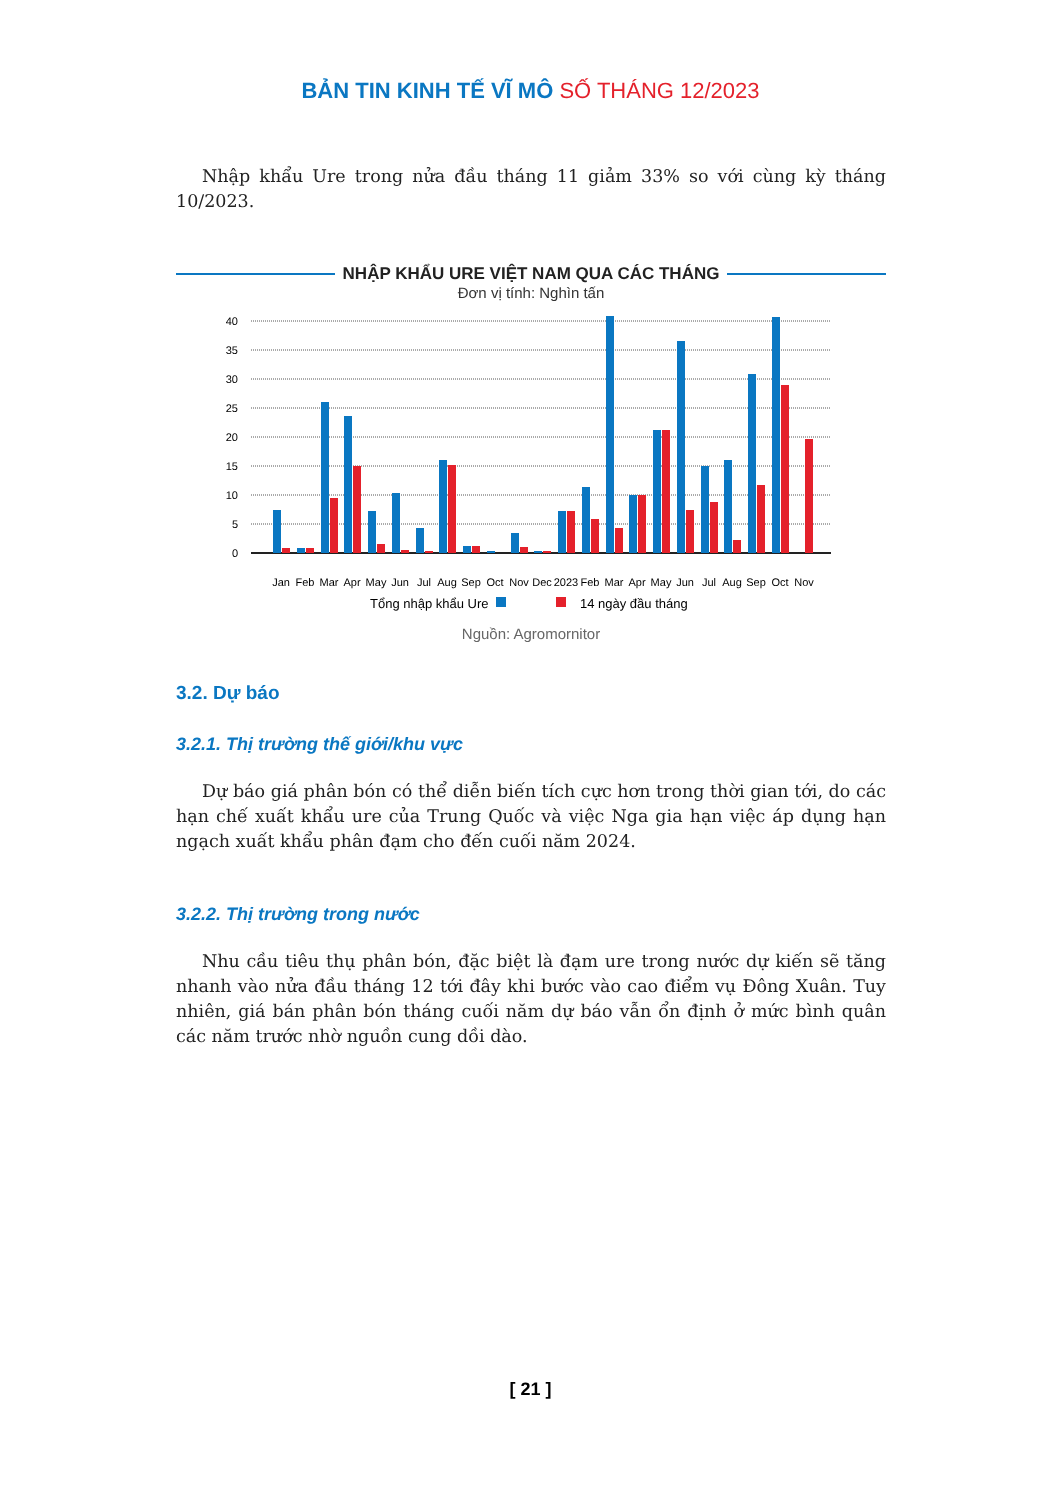BẢN TIN KINH TẾ VĨ MÔ SỐ THÁNG 12/2023
Nhập khẩu Ure trong nửa đầu tháng 11 giảm 33% so với cùng kỳ tháng 10/2023.
NHẬP KHẨU URE VIỆT NAM QUA CÁC THÁNG
Đơn vị tính: Nghìn tấn
40
35
30
25
20
15
10
5
0
Jan
Feb
Mar
Apr
May
Jun
Jul
Aug
Sep
Oct
Nov
Dec
2023
Feb
Mar
Apr
May
Jun
Jul
Aug
Sep
Oct
Nov
Tổng nhập khẩu Ure
14 ngày đầu tháng
Nguồn: Agromornitor
3.2. Dự báo
3.2.1. Thị trường thế giới/khu vực
Dự báo giá phân bón có thể diễn biến tích cực hơn trong thời gian tới, do các hạn chế xuất khẩu ure của Trung Quốc và việc Nga gia hạn việc áp dụng hạn ngạch xuất khẩu phân đạm cho đến cuối năm 2024.
3.2.2. Thị trường trong nước
Nhu cầu tiêu thụ phân bón, đặc biệt là đạm ure trong nước dự kiến sẽ tăng nhanh vào nửa đầu tháng 12 tới đây khi bước vào cao điểm vụ Đông Xuân. Tuy nhiên, giá bán phân bón tháng cuối năm dự báo vẫn ổn định ở mức bình quân các năm trước nhờ nguồn cung dồi dào.
[ 21 ]